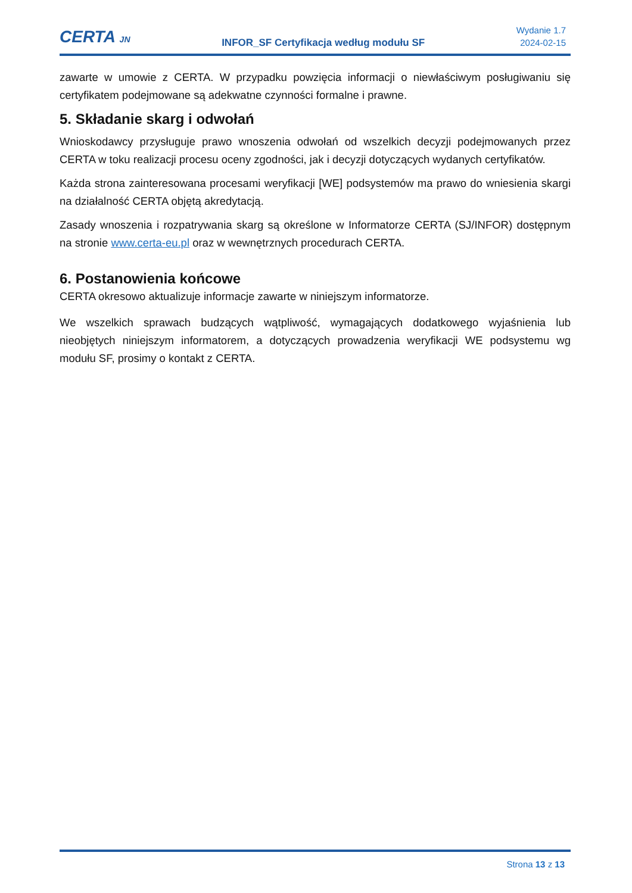CERTA JN
INFOR_SF Certyfikacja według modułu SF
Wydanie 1.7
2024-02-15
zawarte w umowie z CERTA. W przypadku powzięcia informacji o niewłaściwym posługiwaniu się certyfikatem podejmowane są adekwatne czynności formalne i prawne.
5. Składanie skarg i odwołań
Wnioskodawcy przysługuje prawo wnoszenia odwołań od wszelkich decyzji podejmowanych przez CERTA w toku realizacji procesu oceny zgodności, jak i decyzji dotyczących wydanych certyfikatów.
Każda strona zainteresowana procesami weryfikacji [WE] podsystemów ma prawo do wniesienia skargi na działalność CERTA objętą akredytacją.
Zasady wnoszenia i rozpatrywania skarg są określone w Informatorze CERTA (SJ/INFOR) dostępnym na stronie www.certa-eu.pl oraz w wewnętrznych procedurach CERTA.
6. Postanowienia końcowe
CERTA okresowo aktualizuje informacje zawarte w niniejszym informatorze.
We wszelkich sprawach budzących wątpliwość, wymagających dodatkowego wyjaśnienia lub nieobjętych niniejszym informatorem, a dotyczących prowadzenia weryfikacji WE podsystemu wg modułu SF, prosimy o kontakt z CERTA.
Strona 13 z 13